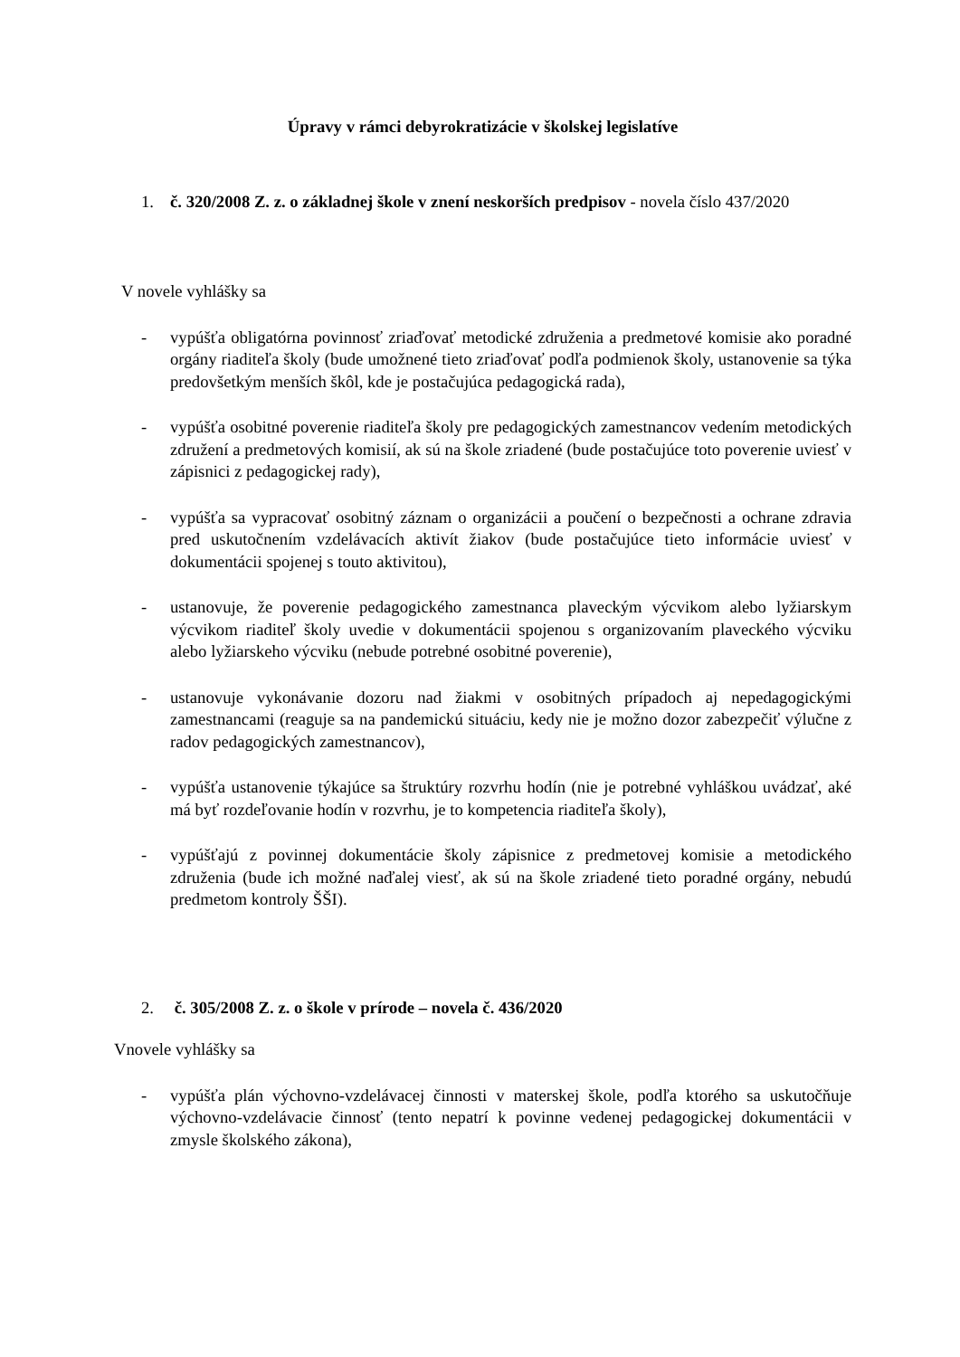Úpravy v rámci debyrokratizácie v školskej legislatíve
1. č. 320/2008 Z. z. o základnej škole v znení neskorších predpisov - novela číslo 437/2020
V novele vyhlášky sa
- vypúšťa obligatórna povinnosť zriaďovať metodické združenia a predmetové komisie ako poradné orgány riaditeľa školy (bude umožnené tieto zriaďovať podľa podmienok školy, ustanovenie sa týka predovšetkým menších škôl, kde je postačujúca pedagogická rada),
- vypúšťa osobitné poverenie riaditeľa školy pre pedagogických zamestnancov vedením metodických združení a predmetových komisií, ak sú na škole zriadené (bude postačujúce toto poverenie uviesť v zápisnici z pedagogickej rady),
- vypúšťa sa vypracovať osobitný záznam o organizácii a poučení o bezpečnosti a ochrane zdravia pred uskutočnením vzdelávacích aktivít žiakov (bude postačujúce tieto informácie uviesť v dokumentácii spojenej s touto aktivitou),
- ustanovuje, že poverenie pedagogického zamestnanca plaveckým výcvikom alebo lyžiarskym výcvikom riaditeľ školy uvedie v dokumentácii spojenou s organizovaním plaveckého výcviku alebo lyžiarskeho výcviku (nebude potrebné osobitné poverenie),
- ustanovuje vykonávanie dozoru nad žiakmi v osobitných prípadoch aj nepedagogickými zamestnancami (reaguje sa na pandemickú situáciu, kedy nie je možno dozor zabezpečiť výlučne z radov pedagogických zamestnancov),
- vypúšťa ustanovenie týkajúce sa štruktúry rozvrhu hodín (nie je potrebné vyhláškou uvádzať, aké má byť rozdeľovanie hodín v rozvrhu, je to kompetencia riaditeľa školy),
- vypúšťajú z povinnej dokumentácie školy zápisnice z predmetovej komisie a metodického združenia (bude ich možné naďalej viesť, ak sú na škole zriadené tieto poradné orgány, nebudú predmetom kontroly ŠŠI).
2. č. 305/2008 Z. z. o škole v prírode – novela č. 436/2020
Vnovele vyhlášky sa
- vypúšťa plán výchovno-vzdelávacej činnosti v materskej škole, podľa ktorého sa uskutočňuje výchovno-vzdelávacie činnosť (tento nepatrí k povinne vedenej pedagogickej dokumentácii v zmysle školského zákona),